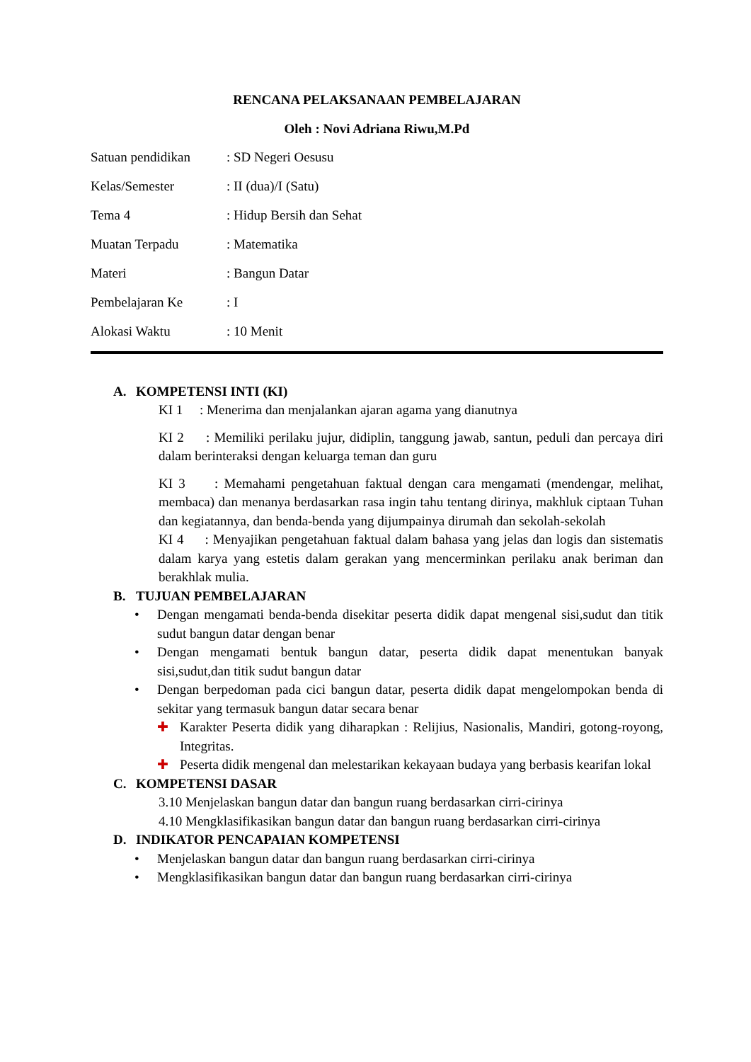RENCANA PELAKSANAAN PEMBELAJARAN
Oleh : Novi Adriana Riwu,M.Pd
Satuan pendidikan
: SD Negeri Oesusu
Kelas/Semester
: II (dua)/I (Satu)
Tema 4
: Hidup Bersih dan Sehat
Muatan Terpadu
: Matematika
Materi
: Bangun Datar
Pembelajaran Ke
: I
Alokasi Waktu
: 10 Menit
A. KOMPETENSI INTI (KI)
KI 1 : Menerima dan menjalankan ajaran agama yang dianutnya
KI 2 : Memiliki perilaku jujur, didiplin, tanggung jawab, santun, peduli dan percaya diri dalam berinteraksi dengan keluarga teman dan guru
KI 3 : Memahami pengetahuan faktual dengan cara mengamati (mendengar, melihat, membaca) dan menanya berdasarkan rasa ingin tahu tentang dirinya, makhluk ciptaan Tuhan dan kegiatannya, dan benda-benda yang dijumpainya dirumah dan sekolah-sekolah
KI 4 : Menyajikan pengetahuan faktual dalam bahasa yang jelas dan logis dan sistematis dalam karya yang estetis dalam gerakan yang mencerminkan perilaku anak beriman dan berakhlak mulia.
B. TUJUAN PEMBELAJARAN
• Dengan mengamati benda-benda disekitar peserta didik dapat mengenal sisi,sudut dan titik sudut bangun datar dengan benar
• Dengan mengamati bentuk bangun datar, peserta didik dapat menentukan banyak sisi,sudut,dan titik sudut bangun datar
• Dengan berpedoman pada cici bangun datar, peserta didik dapat mengelompokan benda di sekitar yang termasuk bangun datar secara benar
✚ Karakter Peserta didik yang diharapkan : Relijius, Nasionalis, Mandiri, gotong-royong, Integritas.
✚ Peserta didik mengenal dan melestarikan kekayaan budaya yang berbasis kearifan lokal
C. KOMPETENSI DASAR
3.10 Menjelaskan bangun datar dan bangun ruang berdasarkan cirri-cirinya
4.10 Mengklasifikasikan bangun datar dan bangun ruang berdasarkan cirri-cirinya
D. INDIKATOR PENCAPAIAN KOMPETENSI
• Menjelaskan bangun datar dan bangun ruang berdasarkan cirri-cirinya
• Mengklasifikasikan bangun datar dan bangun ruang berdasarkan cirri-cirinya